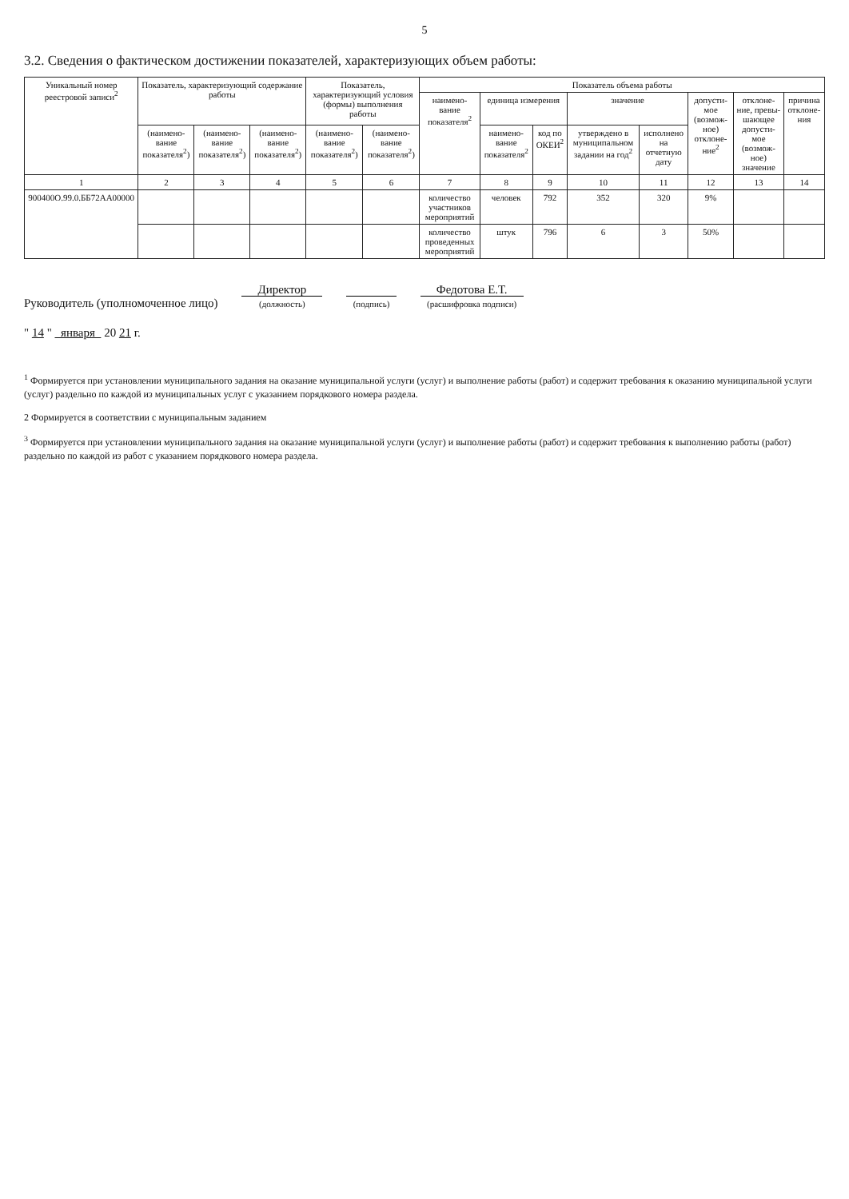5
3.2. Сведения о фактическом достижении показателей, характеризующих объем работы:
| Уникальный номер реестровой записи<sup>2</sup> | Показатель, характеризующий содержание работы | | | Показатель, характеризующий условия (формы) выполнения работы | | Показатель объема работы | | | | | | | |
| --- | --- | --- | --- | --- | --- | --- | --- | --- | --- | --- | --- | --- | --- |
| | | | | | | наимено-вание показателя<sup>2</sup> | единица измерения | | значение | | допусти-мое (возмож-ное) отклоне-ние<sup>2</sup> | отклоне-ние, превы-шающее допусти-мое (возмож-ное) значение | причина отклоне-ния |
| | (наимено-вание показателя<sup>2</sup>) | (наимено-вание показателя<sup>2</sup>) | (наимено-вание показателя<sup>2</sup>) | (наимено-вание показателя<sup>2</sup>) | (наимено-вание показателя<sup>2</sup>) | | наимено-вание показателя<sup>2</sup> | код по ОКЕИ<sup>2</sup> | утверждено в муниципальном задании на год<sup>2</sup> | исполнено на отчетную дату | | | |
| 1 | 2 | 3 | 4 | 5 | 6 | 7 | 8 | 9 | 10 | 11 | 12 | 13 | 14 |
| 900400О.99.0.ББ72АА00000 | | | | | | количество участников мероприятий | человек | 792 | 352 | 320 | 9% | | |
| | | | | | | количество проведенных мероприятий | штук | 796 | 6 | 3 | 50% | | |
Руководитель (уполномоченное лицо)
Директор
(должность)
(подпись)
Федотова Е.Т.
(расшифровка подписи)
" 14 " января 20 21 г.
<sup>1</sup> Формируется при установлении муниципального задания на оказание муниципальной услуги (услуг) и выполнение работы (работ) и содержит требования к оказанию муниципальной услуги (услуг) раздельно по каждой из муниципальных услуг с указанием порядкового номера раздела.
2 Формируется в соответствии с муниципальным заданием
<sup>3</sup> Формируется при установлении муниципального задания на оказание муниципальной услуги (услуг) и выполнение работы (работ) и содержит требования к выполнению работы (работ) раздельно по каждой из работ с указанием порядкового номера раздела.